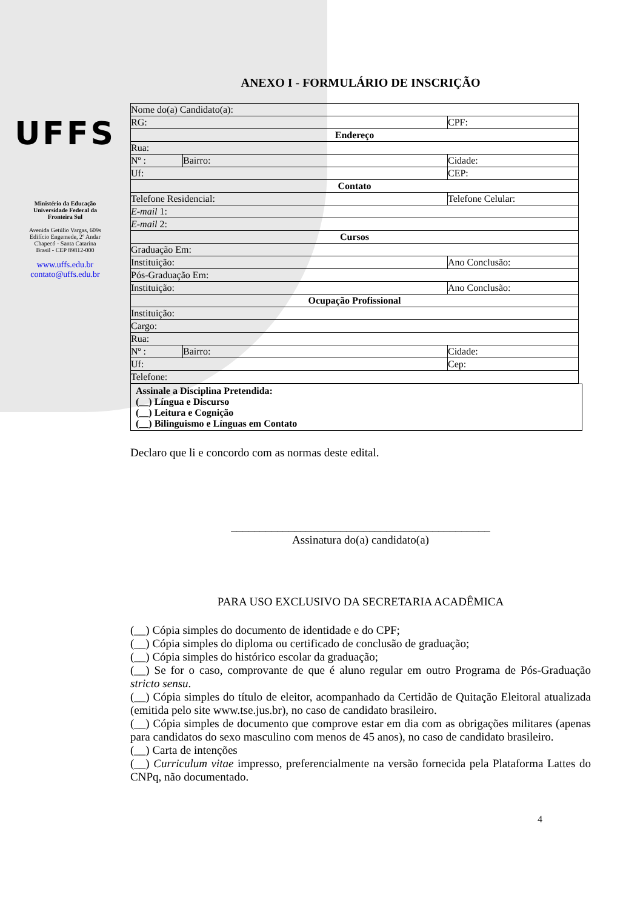UFFS
Ministério da Educação
Universidade Federal da
Fronteira Sul
Avenida Getúlio Vargas, 609s
Edifício Engemede, 2º Andar
Chapecó - Santa Catarina
Brasil - CEP 89812-000
www.uffs.edu.br
contato@uffs.edu.br
ANEXO I - FORMULÁRIO DE INSCRIÇÃO
| Nome do(a) Candidato(a): | | | |
| RG: | | CPF: | |
| Endereço | | | |
| Rua: | | | |
| Nº : | Bairro: | Cidade: | |
| Uf: | | CEP: | |
| Contato | | | |
| Telefone Residencial: | | Telefone Celular: | |
| E-mail 1: | | | |
| E-mail 2: | | | |
| Cursos | | | |
| Graduação Em: | | | |
| Instituição: | | | Ano Conclusão: |
| Pós-Graduação Em: | | | |
| Instituição: | | | Ano Conclusão: |
| Ocupação Profissional | | | |
| Instituição: | | | |
| Cargo: | | | |
| Rua: | | | |
| Nº : | Bairro: | Cidade: | |
| Uf: | | Cep: | |
| Telefone: | | | |
Assinale a Disciplina Pretendida:
(__) Língua e Discurso
(__) Leitura e Cognição
(__) Bilinguismo e Línguas em Contato
Declaro que li e concordo com as normas deste edital.
_____________________________________________
Assinatura do(a) candidato(a)
PARA USO EXCLUSIVO DA SECRETARIA ACADÊMICA
(__) Cópia simples do documento de identidade e do CPF;
(__) Cópia simples do diploma ou certificado de conclusão de graduação;
(__) Cópia simples do histórico escolar da graduação;
(__) Se for o caso, comprovante de que é aluno regular em outro Programa de Pós-Graduação stricto sensu.
(__) Cópia simples do título de eleitor, acompanhado da Certidão de Quitação Eleitoral atualizada (emitida pelo site www.tse.jus.br), no caso de candidato brasileiro.
(__) Cópia simples de documento que comprove estar em dia com as obrigações militares (apenas para candidatos do sexo masculino com menos de 45 anos), no caso de candidato brasileiro.
(__) Carta de intenções
(__) Curriculum vitae impresso, preferencialmente na versão fornecida pela Plataforma Lattes do CNPq, não documentado.
4